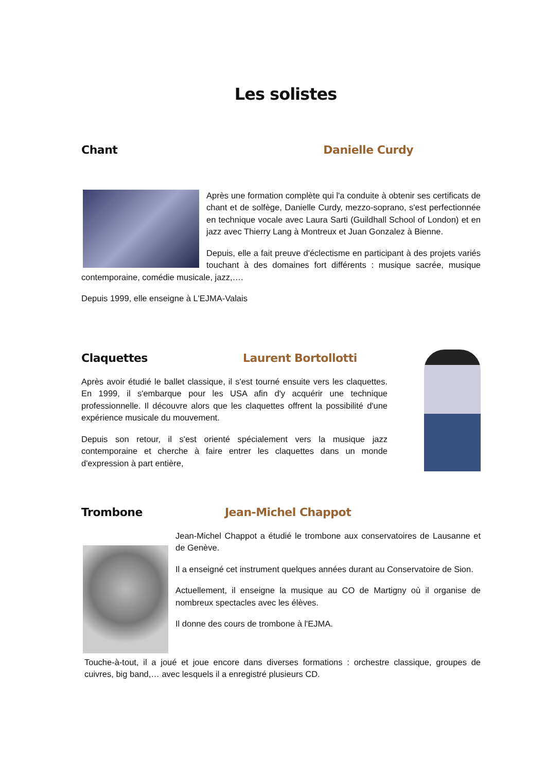Les solistes
Chant Danielle Curdy
Après une formation complète qui l'a conduite à obtenir ses certificats de chant et de solfège, Danielle Curdy, mezzo-soprano, s'est perfectionnée en technique vocale avec Laura Sarti (Guildhall School of London) et en jazz avec Thierry Lang à Montreux et Juan Gonzalez à Bienne.
Depuis, elle a fait preuve d'éclectisme en participant à des projets variés touchant à des domaines fort différents : musique sacrée, musique contemporaine, comédie musicale, jazz,….
Depuis 1999, elle enseigne à L'EJMA-Valais
Claquettes Laurent Bortollotti
Après avoir étudié le ballet classique, il s'est tourné ensuite vers les claquettes. En 1999, il s'embarque pour les USA afin d'y acquérir une technique professionnelle. Il découvre alors que les claquettes offrent la possibilité d'une expérience musicale du mouvement.
Depuis son retour, il s'est orienté spécialement vers la musique jazz contemporaine et cherche à faire entrer les claquettes dans un monde d'expression à part entière,
Trombone Jean-Michel Chappot
Jean-Michel Chappot a étudié le trombone aux conservatoires de Lausanne et de Genève.
Il a enseigné cet instrument quelques années durant au Conservatoire de Sion.
Actuellement, il enseigne la musique au CO de Martigny où il organise de nombreux spectacles avec les élèves.
Il donne des cours de trombone à l'EJMA.
Touche-à-tout, il a joué et joue encore dans diverses formations : orchestre classique, groupes de cuivres, big band,… avec lesquels il a enregistré plusieurs CD.